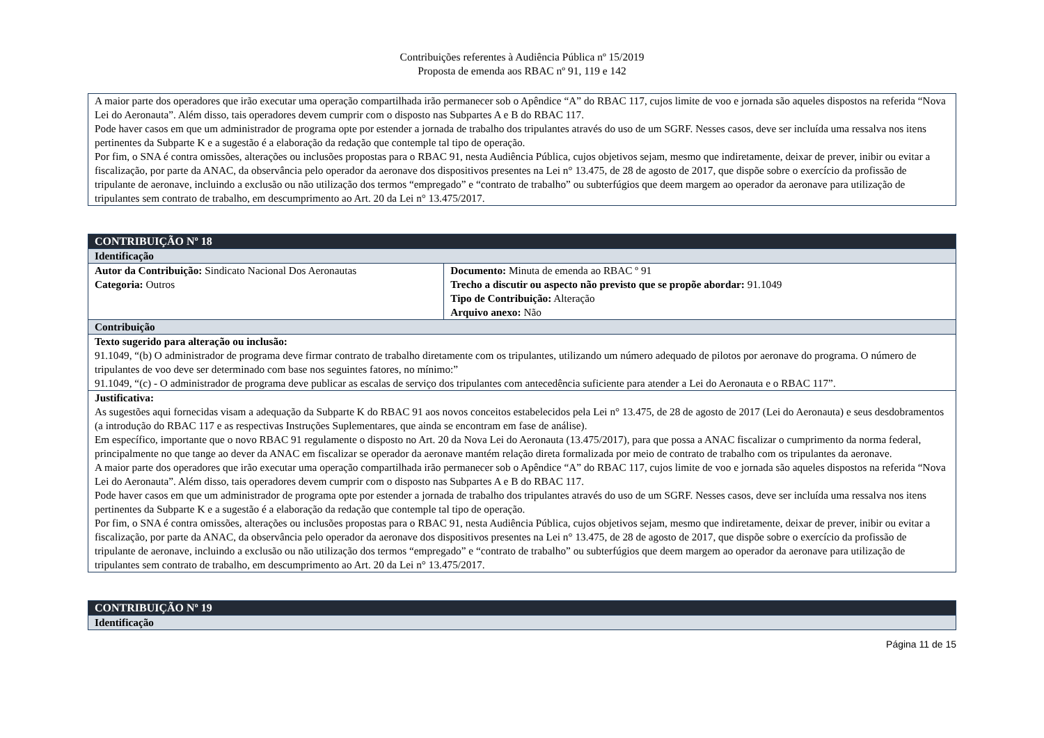Contribuições referentes à Audiência Pública nº 15/2019
Proposta de emenda aos RBAC nº 91, 119 e 142
| A maior parte dos operadores que irão executar uma operação compartilhada irão permanecer sob o Apêndice “A” do RBAC 117, cujos limite de voo e jornada são aqueles dispostos na referida “Nova Lei do Aeronauta”. Além disso, tais operadores devem cumprir com o disposto nas Subpartes A e B do RBAC 117. Pode haver casos em que um administrador de programa opte por estender a jornada de trabalho dos tripulantes através do uso de um SGRF. Nesses casos, deve ser incluída uma ressalva nos itens pertinentes da Subparte K e a sugestão é a elaboração da redação que contemple tal tipo de operação. Por fim, o SNA é contra omissões, alterações ou inclusões propostas para o RBAC 91, nesta Audiência Pública, cujos objetivos sejam, mesmo que indiretamente, deixar de prever, inibir ou evitar a fiscalização, por parte da ANAC, da observância pelo operador da aeronave dos dispositivos presentes na Lei n° 13.475, de 28 de agosto de 2017, que dispõe sobre o exercício da profissão de tripulante de aeronave, incluindo a exclusão ou não utilização dos termos “empregado” e “contrato de trabalho” ou subterfúgios que deem margem ao operador da aeronave para utilização de tripulantes sem contrato de trabalho, em descumprimento ao Art. 20 da Lei n° 13.475/2017. |
| CONTRIBUIÇÃO Nº 18 | |
| Identificação | |
| Autor da Contribuição: Sindicato Nacional Dos Aeronautas Categoria: Outros | Documento: Minuta de emenda ao RBAC º 91 Trecho a discutir ou aspecto não previsto que se propõe abordar: 91.1049 Tipo de Contribuição: Alteração Arquivo anexo: Não |
| Contribuição | |
| Texto sugerido para alteração ou inclusão: 91.1049, “(b) O administrador de programa deve firmar contrato de trabalho diretamente com os tripulantes, utilizando um número adequado de pilotos por aeronave do programa. O número de tripulantes de voo deve ser determinado com base nos seguintes fatores, no mínimo:” 91.1049, “(c) - O administrador de programa deve publicar as escalas de serviço dos tripulantes com antecedência suficiente para atender a Lei do Aeronauta e o RBAC 117”. | |
| Justificativa: As sugestões aqui fornecidas visam a adequação da Subparte K do RBAC 91 aos novos conceitos estabelecidos pela Lei n° 13.475, de 28 de agosto de 2017 (Lei do Aeronauta) e seus desdobramentos (a introdução do RBAC 117 e as respectivas Instruções Suplementares, que ainda se encontram em fase de análise). Em específico, importante que o novo RBAC 91 regulamente o disposto no Art. 20 da Nova Lei do Aeronauta (13.475/2017), para que possa a ANAC fiscalizar o cumprimento da norma federal, principalmente no que tange ao dever da ANAC em fiscalizar se operador da aeronave mantém relação direta formalizada por meio de contrato de trabalho com os tripulantes da aeronave. A maior parte dos operadores que irão executar uma operação compartilhada irão permanecer sob o Apêndice “A” do RBAC 117, cujos limite de voo e jornada são aqueles dispostos na referida “Nova Lei do Aeronauta”. Além disso, tais operadores devem cumprir com o disposto nas Subpartes A e B do RBAC 117. Pode haver casos em que um administrador de programa opte por estender a jornada de trabalho dos tripulantes através do uso de um SGRF. Nesses casos, deve ser incluída uma ressalva nos itens pertinentes da Subparte K e a sugestão é a elaboração da redação que contemple tal tipo de operação. Por fim, o SNA é contra omissões, alterações ou inclusões propostas para o RBAC 91, nesta Audiência Pública, cujos objetivos sejam, mesmo que indiretamente, deixar de prever, inibir ou evitar a fiscalização, por parte da ANAC, da observância pelo operador da aeronave dos dispositivos presentes na Lei n° 13.475, de 28 de agosto de 2017, que dispõe sobre o exercício da profissão de tripulante de aeronave, incluindo a exclusão ou não utilização dos termos “empregado” e “contrato de trabalho” ou subterfúgios que deem margem ao operador da aeronave para utilização de tripulantes sem contrato de trabalho, em descumprimento ao Art. 20 da Lei n° 13.475/2017. | |
| CONTRIBUIÇÃO Nº 19 |
| Identificação |
Página 11 de 15